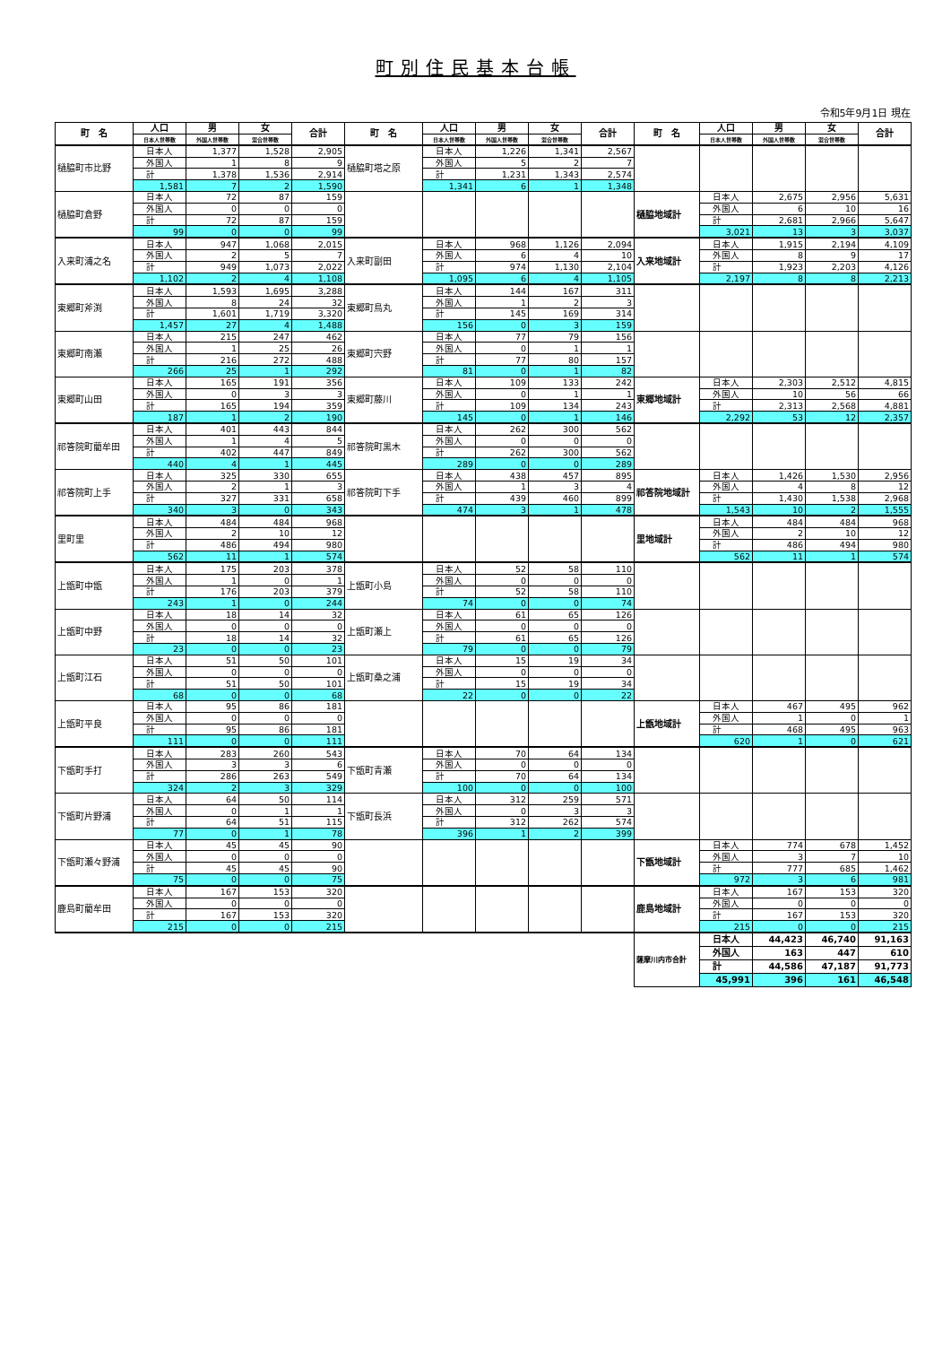町別住民基本台帳
令和5年9月1日 現在
| 町 名 | 人口 | 男 | 女 | 合計 | 町 名 | 人口 | 男 | 女 | 合計 | 町 名 | 人口 | 男 | 女 | 合計 |
| --- | --- | --- | --- | --- | --- | --- | --- | --- | --- | --- | --- | --- | --- | --- |
| | 日本人世帯数 | 外国人世帯数 | 混合世帯数 | | | 日本人世帯数 | 外国人世帯数 | 混合世帯数 | | | 日本人世帯数 | 外国人世帯数 | 混合世帯数 | |
| 樋脇町市比野 | 日本人 | 1,377 | 1,528 | 2,905 | 樋脇町塔之原 | 日本人 | 1,226 | 1,341 | 2,567 | | | | | |
| | 外国人 | 1 | 8 | 9 | | 外国人 | 5 | 2 | 7 | | | | | |
| | 計 | 1,378 | 1,536 | 2,914 | | 計 | 1,231 | 1,343 | 2,574 | | | | | |
| | 1,581 | 7 | 2 | 1,590 | | 1,341 | 6 | 1 | 1,348 | | | | | |
| 樋脇町倉野 | 日本人 | 72 | 87 | 159 | | | | | | 樋脇地域計 | 日本人 | 2,675 | 2,956 | 5,631 |
| | 外国人 | 0 | 0 | 0 | | | | | | | 外国人 | 6 | 10 | 16 |
| | 計 | 72 | 87 | 159 | | | | | | | 計 | 2,681 | 2,966 | 5,647 |
| | 99 | 0 | 0 | 99 | | | | | | | 3,021 | 13 | 3 | 3,037 |
| 入来町浦之名 | 日本人 | 947 | 1,068 | 2,015 | 入来町副田 | 日本人 | 968 | 1,126 | 2,094 | 入来地域計 | 日本人 | 1,915 | 2,194 | 4,109 |
| | 外国人 | 2 | 5 | 7 | | 外国人 | 6 | 4 | 10 | | 外国人 | 8 | 9 | 17 |
| | 計 | 949 | 1,073 | 2,022 | | 計 | 974 | 1,130 | 2,104 | | 計 | 1,923 | 2,203 | 4,126 |
| | 1,102 | 2 | 4 | 1,108 | | 1,095 | 6 | 4 | 1,105 | | 2,197 | 8 | 8 | 2,213 |
| 東郷町斧渕 | 日本人 | 1,593 | 1,695 | 3,288 | 東郷町鳥丸 | 日本人 | 144 | 167 | 311 | | | | | |
| | 外国人 | 8 | 24 | 32 | | 外国人 | 1 | 2 | 3 | | | | | |
| | 計 | 1,601 | 1,719 | 3,320 | | 計 | 145 | 169 | 314 | | | | | |
| | 1,457 | 27 | 4 | 1,488 | | 156 | 0 | 3 | 159 | | | | | |
| 東郷町南瀬 | 日本人 | 215 | 247 | 462 | 東郷町宍野 | 日本人 | 77 | 79 | 156 | | | | | |
| | 外国人 | 1 | 25 | 26 | | 外国人 | 0 | 1 | 1 | | | | | |
| | 計 | 216 | 272 | 488 | | 計 | 77 | 80 | 157 | | | | | |
| | 266 | 25 | 1 | 292 | | 81 | 0 | 1 | 82 | | | | | |
| 東郷町山田 | 日本人 | 165 | 191 | 356 | 東郷町藤川 | 日本人 | 109 | 133 | 242 | 東郷地域計 | 日本人 | 2,303 | 2,512 | 4,815 |
| | 外国人 | 0 | 3 | 3 | | 外国人 | 0 | 1 | 1 | | 外国人 | 10 | 56 | 66 |
| | 計 | 165 | 194 | 359 | | 計 | 109 | 134 | 243 | | 計 | 2,313 | 2,568 | 4,881 |
| | 187 | 1 | 2 | 190 | | 145 | 0 | 1 | 146 | | 2,292 | 53 | 12 | 2,357 |
| 祁答院町藺牟田 | 日本人 | 401 | 443 | 844 | 祁答院町黒木 | 日本人 | 262 | 300 | 562 | | | | | |
| | 外国人 | 1 | 4 | 5 | | 外国人 | 0 | 0 | 0 | | | | | |
| | 計 | 402 | 447 | 849 | | 計 | 262 | 300 | 562 | | | | | |
| | 440 | 4 | 1 | 445 | | 289 | 0 | 0 | 289 | | | | | |
| 祁答院町上手 | 日本人 | 325 | 330 | 655 | 祁答院町下手 | 日本人 | 438 | 457 | 895 | 祁答院地域計 | 日本人 | 1,426 | 1,530 | 2,956 |
| | 外国人 | 2 | 1 | 3 | | 外国人 | 1 | 3 | 4 | | 外国人 | 4 | 8 | 12 |
| | 計 | 327 | 331 | 658 | | 計 | 439 | 460 | 899 | | 計 | 1,430 | 1,538 | 2,968 |
| | 340 | 3 | 0 | 343 | | 474 | 3 | 1 | 478 | | 1,543 | 10 | 2 | 1,555 |
| 里町里 | 日本人 | 484 | 484 | 968 | | | | | | 里地域計 | 日本人 | 484 | 484 | 968 |
| | 外国人 | 2 | 10 | 12 | | | | | | | 外国人 | 2 | 10 | 12 |
| | 計 | 486 | 494 | 980 | | | | | | | 計 | 486 | 494 | 980 |
| | 562 | 11 | 1 | 574 | | | | | | | 562 | 11 | 1 | 574 |
| 上甑町中甑 | 日本人 | 175 | 203 | 378 | 上甑町小島 | 日本人 | 52 | 58 | 110 | | | | | |
| | 外国人 | 1 | 0 | 1 | | 外国人 | 0 | 0 | 0 | | | | | |
| | 計 | 176 | 203 | 379 | | 計 | 52 | 58 | 110 | | | | | |
| | 243 | 1 | 0 | 244 | | 74 | 0 | 0 | 74 | | | | | |
| 上甑町中野 | 日本人 | 18 | 14 | 32 | 上甑町瀬上 | 日本人 | 61 | 65 | 126 | | | | | |
| | 外国人 | 0 | 0 | 0 | | 外国人 | 0 | 0 | 0 | | | | | |
| | 計 | 18 | 14 | 32 | | 計 | 61 | 65 | 126 | | | | | |
| | 23 | 0 | 0 | 23 | | 79 | 0 | 0 | 79 | | | | | |
| 上甑町江石 | 日本人 | 51 | 50 | 101 | 上甑町桑之浦 | 日本人 | 15 | 19 | 34 | | | | | |
| | 外国人 | 0 | 0 | 0 | | 外国人 | 0 | 0 | 0 | | | | | |
| | 計 | 51 | 50 | 101 | | 計 | 15 | 19 | 34 | | | | | |
| | 68 | 0 | 0 | 68 | | 22 | 0 | 0 | 22 | | | | | |
| 上甑町平良 | 日本人 | 95 | 86 | 181 | | | | | | 上甑地域計 | 日本人 | 467 | 495 | 962 |
| | 外国人 | 0 | 0 | 0 | | | | | | | 外国人 | 1 | 0 | 1 |
| | 計 | 95 | 86 | 181 | | | | | | | 計 | 468 | 495 | 963 |
| | 111 | 0 | 0 | 111 | | | | | | | 620 | 1 | 0 | 621 |
| 下甑町手打 | 日本人 | 283 | 260 | 543 | 下甑町青瀬 | 日本人 | 70 | 64 | 134 | | | | | |
| | 外国人 | 3 | 3 | 6 | | 外国人 | 0 | 0 | 0 | | | | | |
| | 計 | 286 | 263 | 549 | | 計 | 70 | 64 | 134 | | | | | |
| | 324 | 2 | 3 | 329 | | 100 | 0 | 0 | 100 | | | | | |
| 下甑町片野浦 | 日本人 | 64 | 50 | 114 | 下甑町長浜 | 日本人 | 312 | 259 | 571 | | | | | |
| | 外国人 | 0 | 1 | 1 | | 外国人 | 0 | 3 | 3 | | | | | |
| | 計 | 64 | 51 | 115 | | 計 | 312 | 262 | 574 | | | | | |
| | 77 | 0 | 1 | 78 | | 396 | 1 | 2 | 399 | | | | | |
| 下甑町瀬々野浦 | 日本人 | 45 | 45 | 90 | | | | | | 下甑地域計 | 日本人 | 774 | 678 | 1,452 |
| | 外国人 | 0 | 0 | 0 | | | | | | | 外国人 | 3 | 7 | 10 |
| | 計 | 45 | 45 | 90 | | | | | | | 計 | 777 | 685 | 1,462 |
| | 75 | 0 | 0 | 75 | | | | | | | 972 | 3 | 6 | 981 |
| 鹿島町藺牟田 | 日本人 | 167 | 153 | 320 | | | | | | 鹿島地域計 | 日本人 | 167 | 153 | 320 |
| | 外国人 | 0 | 0 | 0 | | | | | | | 外国人 | 0 | 0 | 0 |
| | 計 | 167 | 153 | 320 | | | | | | | 計 | 167 | 153 | 320 |
| | 215 | 0 | 0 | 215 | | | | | | | 215 | 0 | 0 | 215 |
| | | | | | | | | | | 薩摩川内市合計 | 日本人 | 44,423 | 46,740 | 91,163 |
| | | | | | | | | | | | 外国人 | 163 | 447 | 610 |
| | | | | | | | | | | | 計 | 44,586 | 47,187 | 91,773 |
| | | | | | | | | | | | 45,991 | 396 | 161 | 46,548 |